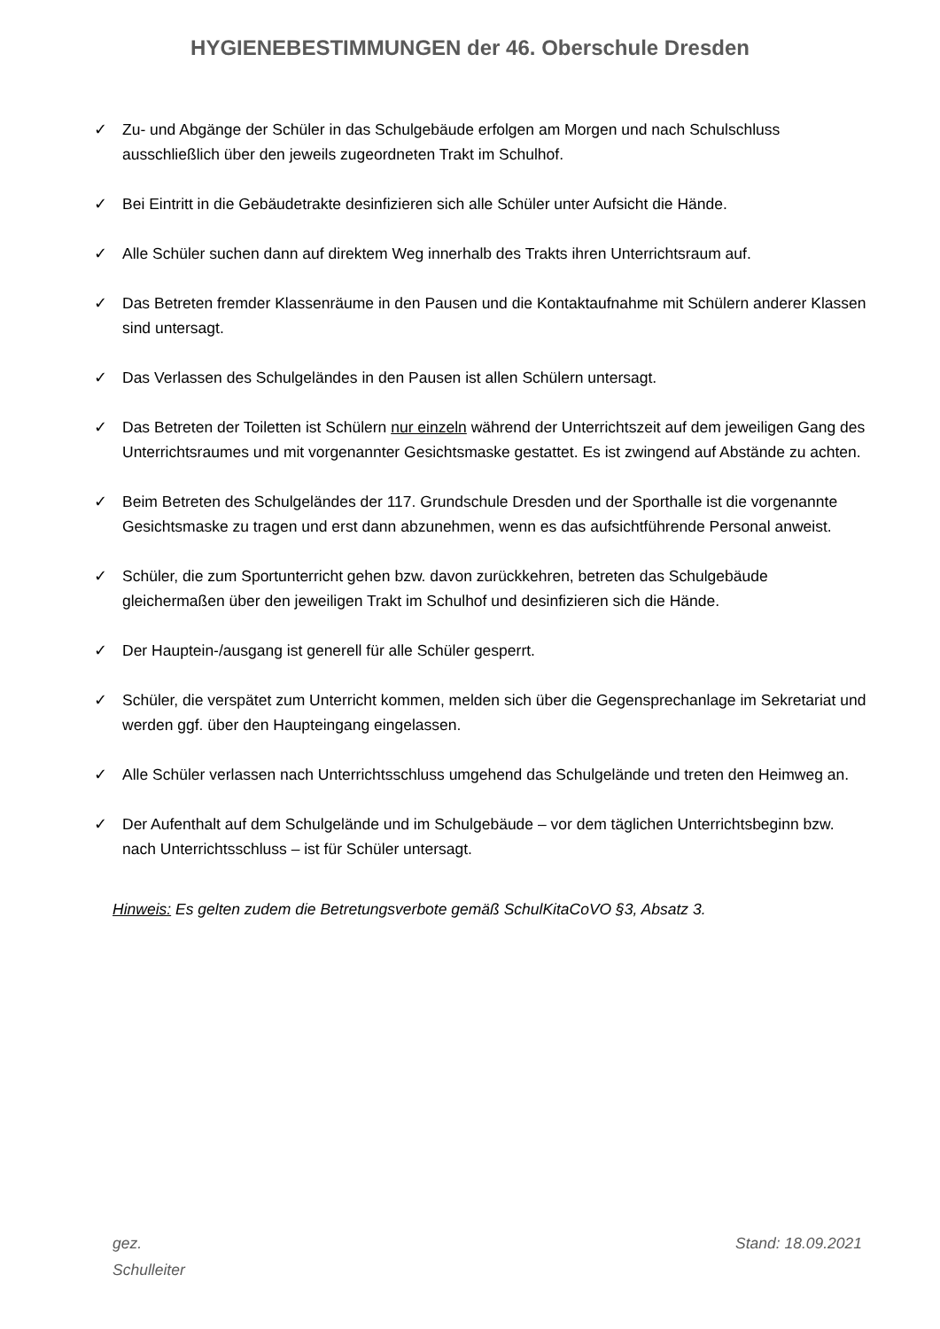HYGIENEBESTIMMUNGEN der 46. Oberschule Dresden
✓ Zu- und Abgänge der Schüler in das Schulgebäude erfolgen am Morgen und nach Schulschluss ausschließlich über den jeweils zugeordneten Trakt im Schulhof.
✓ Bei Eintritt in die Gebäudetrakte desinfizieren sich alle Schüler unter Aufsicht die Hände.
✓ Alle Schüler suchen dann auf direktem Weg innerhalb des Trakts ihren Unterrichtsraum auf.
✓ Das Betreten fremder Klassenräume in den Pausen und die Kontaktaufnahme mit Schülern anderer Klassen sind untersagt.
✓ Das Verlassen des Schulgeländes in den Pausen ist allen Schülern untersagt.
✓ Das Betreten der Toiletten ist Schülern nur einzeln während der Unterrichtszeit auf dem jeweiligen Gang des Unterrichtsraumes und mit vorgenannter Gesichtsmaske gestattet. Es ist zwingend auf Abstände zu achten.
✓ Beim Betreten des Schulgeländes der 117. Grundschule Dresden und der Sporthalle ist die vorgenannte Gesichtsmaske zu tragen und erst dann abzunehmen, wenn es das aufsichtführende Personal anweist.
✓ Schüler, die zum Sportunterricht gehen bzw. davon zurückkehren, betreten das Schulgebäude gleichermaßen über den jeweiligen Trakt im Schulhof und desinfizieren sich die Hände.
✓ Der Hauptein-/ausgang ist generell für alle Schüler gesperrt.
✓ Schüler, die verspätet zum Unterricht kommen, melden sich über die Gegensprechanlage im Sekretariat und werden ggf. über den Haupteingang eingelassen.
✓ Alle Schüler verlassen nach Unterrichtsschluss umgehend das Schulgelände und treten den Heimweg an.
✓ Der Aufenthalt auf dem Schulgelände und im Schulgebäude – vor dem täglichen Unterrichtsbeginn bzw. nach Unterrichtsschluss – ist für Schüler untersagt.
Hinweis: Es gelten zudem die Betretungsverbote gemäß SchulKitaCoVO §3, Absatz 3.
gez.
Schulleiter
Stand: 18.09.2021